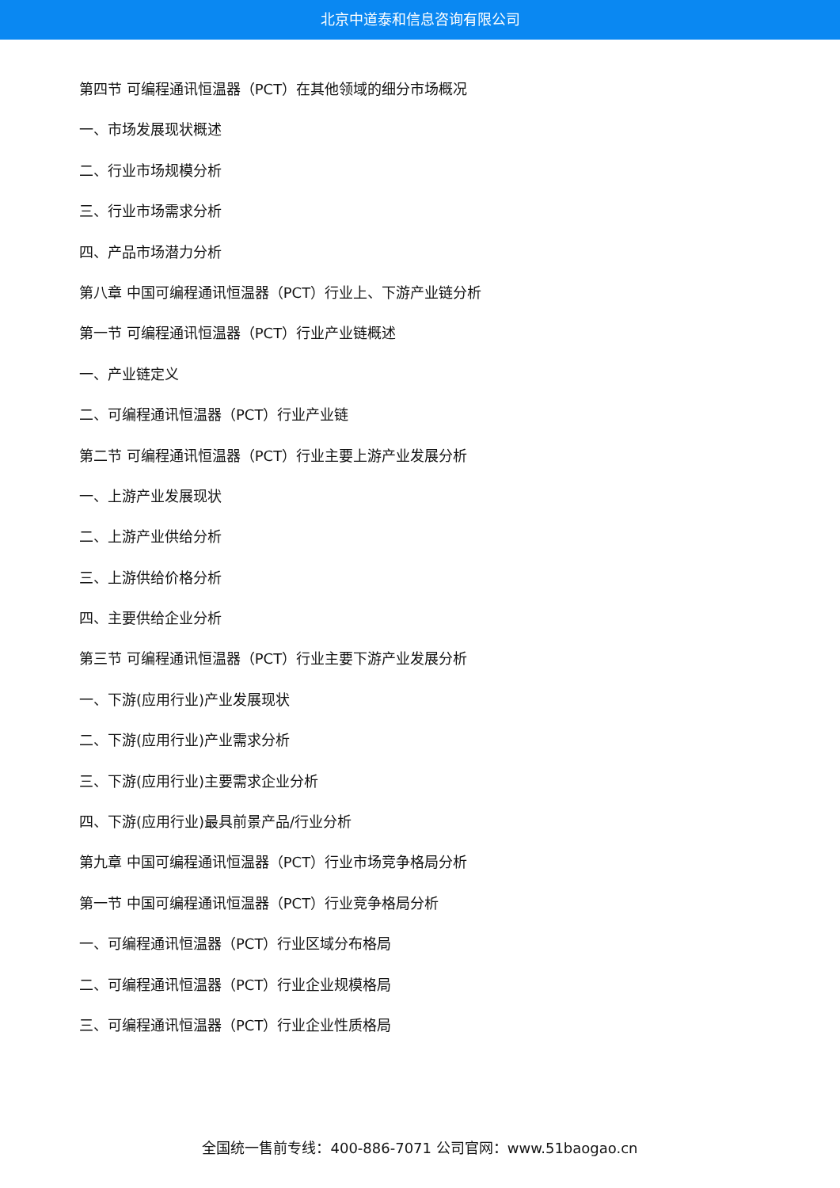北京中道泰和信息咨询有限公司
第四节 可编程通讯恒温器（PCT）在其他领域的细分市场概况
一、市场发展现状概述
二、行业市场规模分析
三、行业市场需求分析
四、产品市场潜力分析
第八章 中国可编程通讯恒温器（PCT）行业上、下游产业链分析
第一节 可编程通讯恒温器（PCT）行业产业链概述
一、产业链定义
二、可编程通讯恒温器（PCT）行业产业链
第二节 可编程通讯恒温器（PCT）行业主要上游产业发展分析
一、上游产业发展现状
二、上游产业供给分析
三、上游供给价格分析
四、主要供给企业分析
第三节 可编程通讯恒温器（PCT）行业主要下游产业发展分析
一、下游(应用行业)产业发展现状
二、下游(应用行业)产业需求分析
三、下游(应用行业)主要需求企业分析
四、下游(应用行业)最具前景产品/行业分析
第九章 中国可编程通讯恒温器（PCT）行业市场竞争格局分析
第一节 中国可编程通讯恒温器（PCT）行业竞争格局分析
一、可编程通讯恒温器（PCT）行业区域分布格局
二、可编程通讯恒温器（PCT）行业企业规模格局
三、可编程通讯恒温器（PCT）行业企业性质格局
全国统一售前专线：400-886-7071 公司官网：www.51baogao.cn